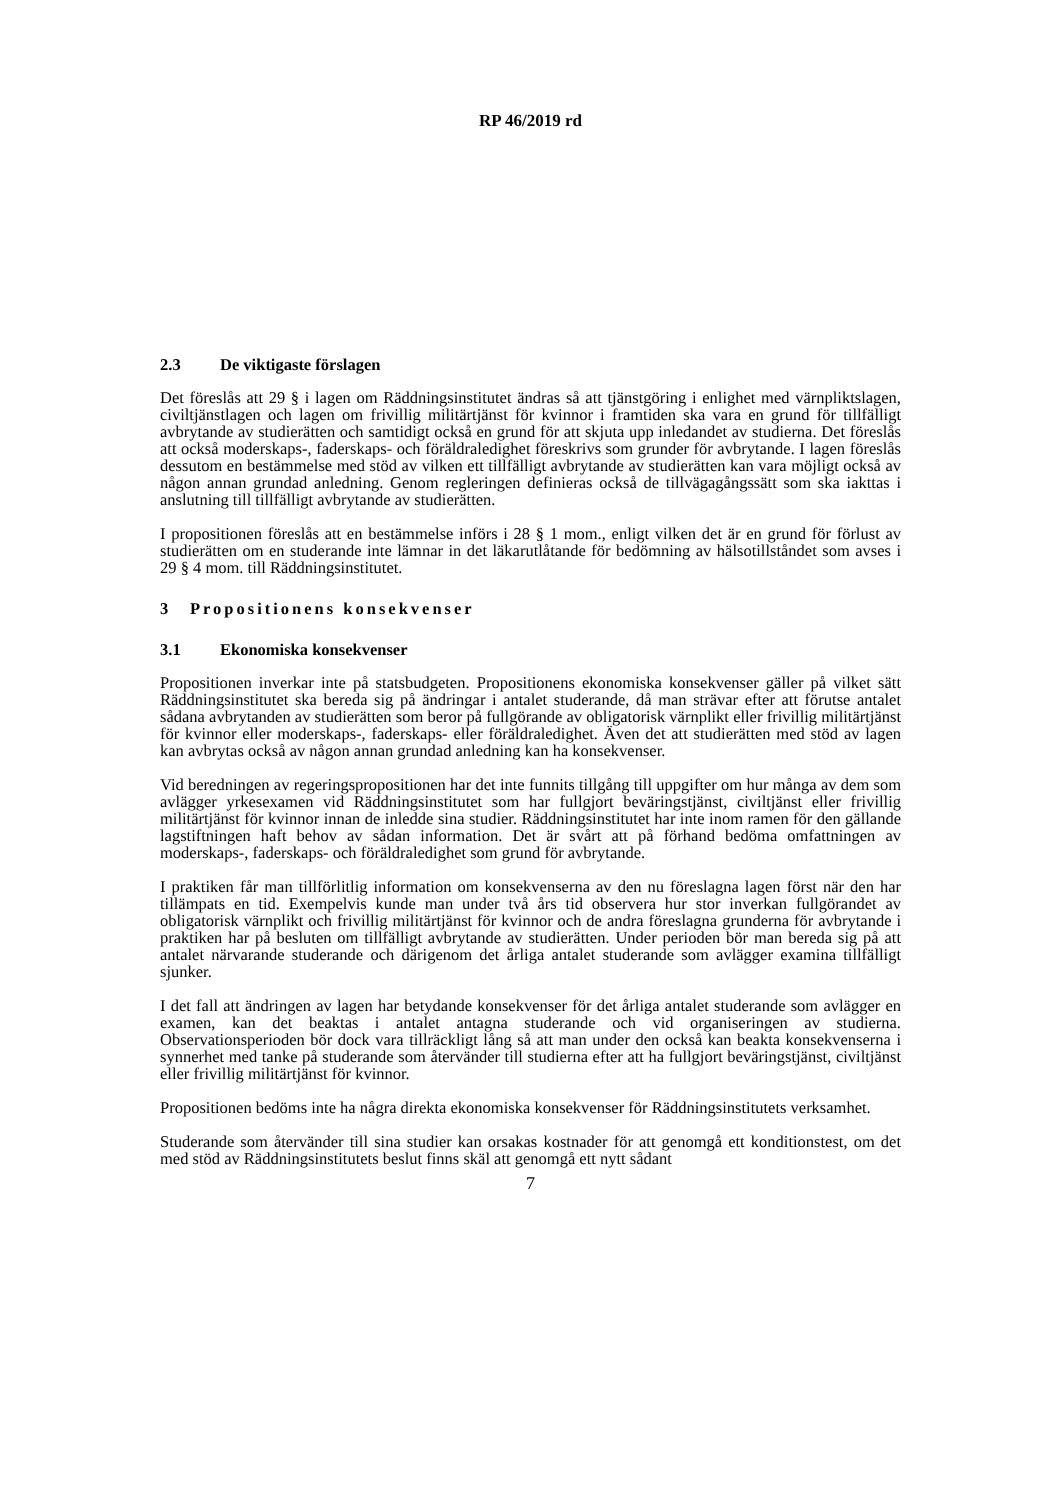RP 46/2019 rd
2.3 De viktigaste förslagen
Det föreslås att 29 § i lagen om Räddningsinstitutet ändras så att tjänstgöring i enlighet med värnpliktslagen, civiltjänstlagen och lagen om frivillig militärtjänst för kvinnor i framtiden ska vara en grund för tillfälligt avbrytande av studierätten och samtidigt också en grund för att skjuta upp inledandet av studierna. Det föreslås att också moderskaps-, faderskaps- och föräldraledighet föreskrivs som grunder för avbrytande. I lagen föreslås dessutom en bestämmelse med stöd av vilken ett tillfälligt avbrytande av studierätten kan vara möjligt också av någon annan grundad anledning. Genom regleringen definieras också de tillvägagångssätt som ska iakttas i anslutning till tillfälligt avbrytande av studierätten.
I propositionen föreslås att en bestämmelse införs i 28 § 1 mom., enligt vilken det är en grund för förlust av studierätten om en studerande inte lämnar in det läkarutlåtande för bedömning av hälsotillståndet som avses i 29 § 4 mom. till Räddningsinstitutet.
3 Propositionens konsekvenser
3.1 Ekonomiska konsekvenser
Propositionen inverkar inte på statsbudgeten. Propositionens ekonomiska konsekvenser gäller på vilket sätt Räddningsinstitutet ska bereda sig på ändringar i antalet studerande, då man strävar efter att förutse antalet sådana avbrytanden av studierätten som beror på fullgörande av obligatorisk värnplikt eller frivillig militärtjänst för kvinnor eller moderskaps-, faderskaps- eller föräldraledighet. Även det att studierätten med stöd av lagen kan avbrytas också av någon annan grundad anledning kan ha konsekvenser.
Vid beredningen av regeringspropositionen har det inte funnits tillgång till uppgifter om hur många av dem som avlägger yrkesexamen vid Räddningsinstitutet som har fullgjort beväringstjänst, civiltjänst eller frivillig militärtjänst för kvinnor innan de inledde sina studier. Räddningsinstitutet har inte inom ramen för den gällande lagstiftningen haft behov av sådan information. Det är svårt att på förhand bedöma omfattningen av moderskaps-, faderskaps- och föräldraledighet som grund för avbrytande.
I praktiken får man tillförlitlig information om konsekvenserna av den nu föreslagna lagen först när den har tillämpats en tid. Exempelvis kunde man under två års tid observera hur stor inverkan fullgörandet av obligatorisk värnplikt och frivillig militärtjänst för kvinnor och de andra föreslagna grunderna för avbrytande i praktiken har på besluten om tillfälligt avbrytande av studierätten. Under perioden bör man bereda sig på att antalet närvarande studerande och därigenom det årliga antalet studerande som avlägger examina tillfälligt sjunker.
I det fall att ändringen av lagen har betydande konsekvenser för det årliga antalet studerande som avlägger en examen, kan det beaktas i antalet antagna studerande och vid organiseringen av studierna. Observationsperioden bör dock vara tillräckligt lång så att man under den också kan beakta konsekvenserna i synnerhet med tanke på studerande som återvänder till studierna efter att ha fullgjort beväringstjänst, civiltjänst eller frivillig militärtjänst för kvinnor.
Propositionen bedöms inte ha några direkta ekonomiska konsekvenser för Räddningsinstitutets verksamhet.
Studerande som återvänder till sina studier kan orsakas kostnader för att genomgå ett konditionstest, om det med stöd av Räddningsinstitutets beslut finns skäl att genomgå ett nytt sådant
7